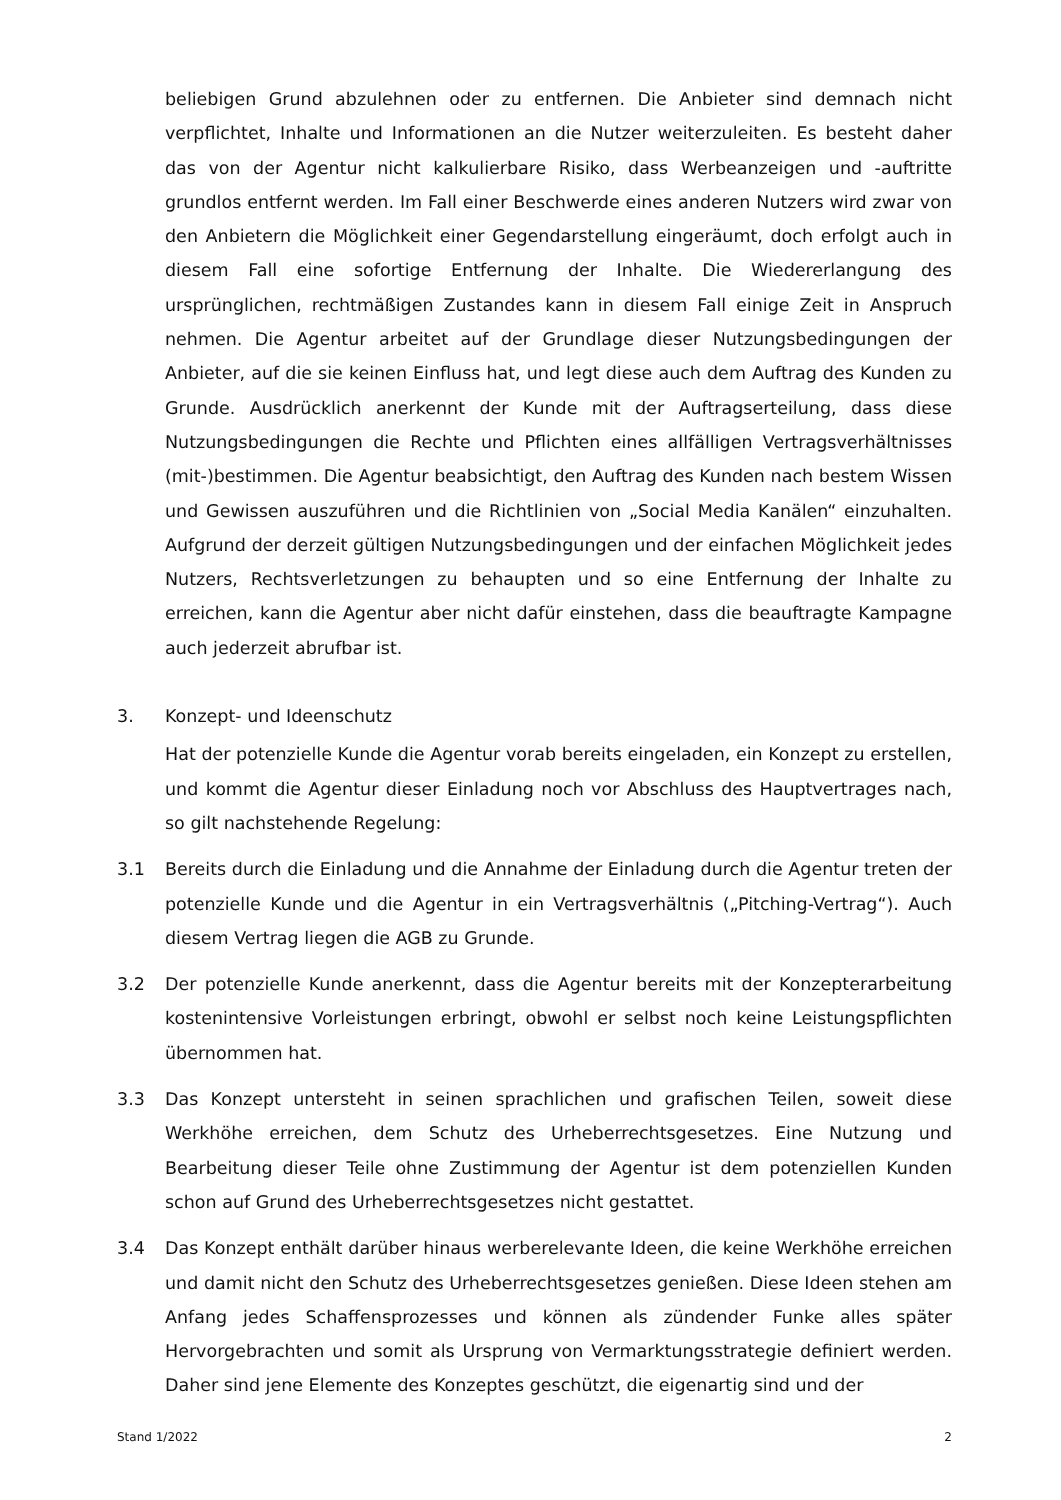beliebigen Grund abzulehnen oder zu entfernen. Die Anbieter sind demnach nicht verpflichtet, Inhalte und Informationen an die Nutzer weiterzuleiten. Es besteht daher das von der Agentur nicht kalkulierbare Risiko, dass Werbeanzeigen und -auftritte grundlos entfernt werden. Im Fall einer Beschwerde eines anderen Nutzers wird zwar von den Anbietern die Möglichkeit einer Gegendarstellung eingeräumt, doch erfolgt auch in diesem Fall eine sofortige Entfernung der Inhalte. Die Wiedererlangung des ursprünglichen, rechtmäßigen Zustandes kann in diesem Fall einige Zeit in Anspruch nehmen. Die Agentur arbeitet auf der Grundlage dieser Nutzungsbedingungen der Anbieter, auf die sie keinen Einfluss hat, und legt diese auch dem Auftrag des Kunden zu Grunde. Ausdrücklich anerkennt der Kunde mit der Auftragserteilung, dass diese Nutzungsbedingungen die Rechte und Pflichten eines allfälligen Vertragsverhältnisses (mit-)bestimmen. Die Agentur beabsichtigt, den Auftrag des Kunden nach bestem Wissen und Gewissen auszuführen und die Richtlinien von „Social Media Kanälen“ einzuhalten. Aufgrund der derzeit gültigen Nutzungsbedingungen und der einfachen Möglichkeit jedes Nutzers, Rechtsverletzungen zu behaupten und so eine Entfernung der Inhalte zu erreichen, kann die Agentur aber nicht dafür einstehen, dass die beauftragte Kampagne auch jederzeit abrufbar ist.
3. Konzept- und Ideenschutz
Hat der potenzielle Kunde die Agentur vorab bereits eingeladen, ein Konzept zu erstellen, und kommt die Agentur dieser Einladung noch vor Abschluss des Hauptvertrages nach, so gilt nachstehende Regelung:
3.1 Bereits durch die Einladung und die Annahme der Einladung durch die Agentur treten der potenzielle Kunde und die Agentur in ein Vertragsverhältnis („Pitching-Vertrag“). Auch diesem Vertrag liegen die AGB zu Grunde.
3.2 Der potenzielle Kunde anerkennt, dass die Agentur bereits mit der Konzepterarbeitung kostenintensive Vorleistungen erbringt, obwohl er selbst noch keine Leistungspflichten übernommen hat.
3.3 Das Konzept untersteht in seinen sprachlichen und grafischen Teilen, soweit diese Werkhöhe erreichen, dem Schutz des Urheberrechtsgesetzes. Eine Nutzung und Bearbeitung dieser Teile ohne Zustimmung der Agentur ist dem potenziellen Kunden schon auf Grund des Urheberrechtsgesetzes nicht gestattet.
3.4 Das Konzept enthält darüber hinaus werberelevante Ideen, die keine Werkhöhe erreichen und damit nicht den Schutz des Urheberrechtsgesetzes genießen. Diese Ideen stehen am Anfang jedes Schaffensprozesses und können als zündender Funke alles später Hervorgebrachten und somit als Ursprung von Vermarktungsstrategie definiert werden. Daher sind jene Elemente des Konzeptes geschützt, die eigenartig sind und der
Stand 1/2022 2